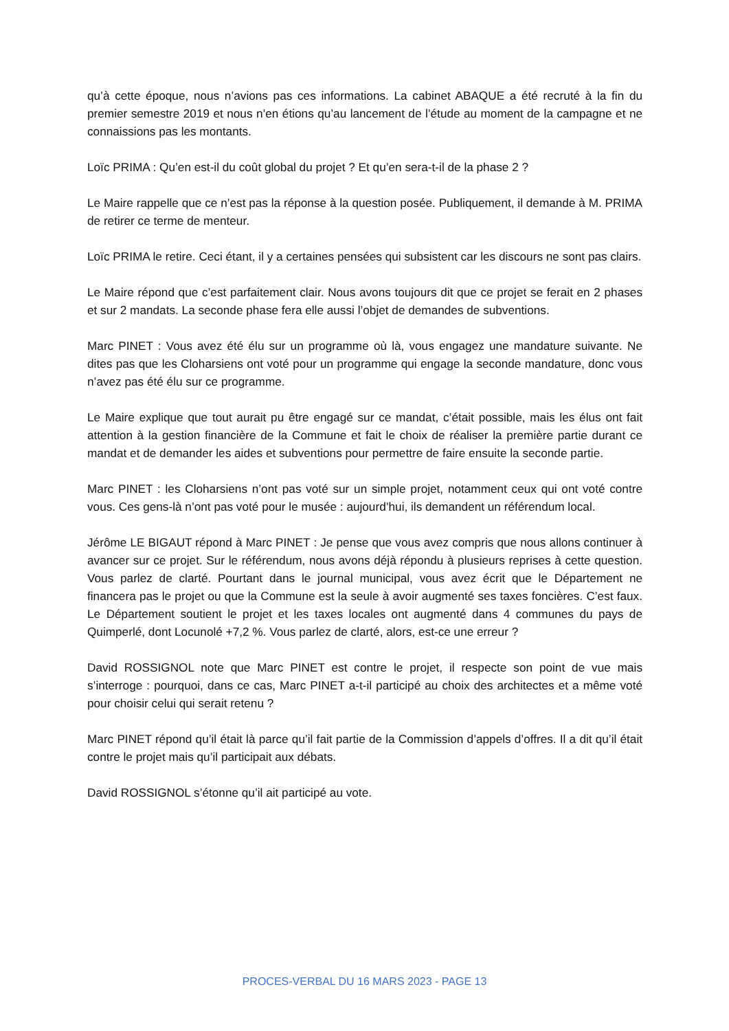qu’à cette époque, nous n’avions pas ces informations. La cabinet ABAQUE a été recruté à la fin du premier semestre 2019 et nous n’en étions qu’au lancement de l’étude au moment de la campagne et ne connaissions pas les montants.
Loïc PRIMA : Qu’en est-il du coût global du projet ? Et qu’en sera-t-il de la phase 2 ?
Le Maire rappelle que ce n’est pas la réponse à la question posée. Publiquement, il demande à M. PRIMA de retirer ce terme de menteur.
Loïc PRIMA le retire. Ceci étant, il y a certaines pensées qui subsistent car les discours ne sont pas clairs.
Le Maire répond que c’est parfaitement clair. Nous avons toujours dit que ce projet se ferait en 2 phases et sur 2 mandats. La seconde phase fera elle aussi l’objet de demandes de subventions.
Marc PINET : Vous avez été élu sur un programme où là, vous engagez une mandature suivante. Ne dites pas que les Cloharsiens ont voté pour un programme qui engage la seconde mandature, donc vous n’avez pas été élu sur ce programme.
Le Maire explique que tout aurait pu être engagé sur ce mandat, c’était possible, mais les élus ont fait attention à la gestion financière de la Commune et fait le choix de réaliser la première partie durant ce mandat et de demander les aides et subventions pour permettre de faire ensuite la seconde partie.
Marc PINET : les Cloharsiens n’ont pas voté sur un simple projet, notamment ceux qui ont voté contre vous. Ces gens-là n’ont pas voté pour le musée : aujourd’hui, ils demandent un référendum local.
Jérôme LE BIGAUT répond à Marc PINET : Je pense que vous avez compris que nous allons continuer à avancer sur ce projet. Sur le référendum, nous avons déjà répondu à plusieurs reprises à cette question. Vous parlez de clarté. Pourtant dans le journal municipal, vous avez écrit que le Département ne financera pas le projet ou que la Commune est la seule à avoir augmenté ses taxes foncières. C’est faux. Le Département soutient le projet et les taxes locales ont augmenté dans 4 communes du pays de Quimperlé, dont Locunolé +7,2 %. Vous parlez de clarté, alors, est-ce une erreur ?
David ROSSIGNOL note que Marc PINET est contre le projet, il respecte son point de vue mais s’interroge : pourquoi, dans ce cas, Marc PINET a-t-il participé au choix des architectes et a même voté pour choisir celui qui serait retenu ?
Marc PINET répond qu’il était là parce qu’il fait partie de la Commission d’appels d’offres. Il a dit qu’il était contre le projet mais qu’il participait aux débats.
David ROSSIGNOL s’étonne qu’il ait participé au vote.
PROCES-VERBAL DU 16 MARS 2023 - PAGE 13